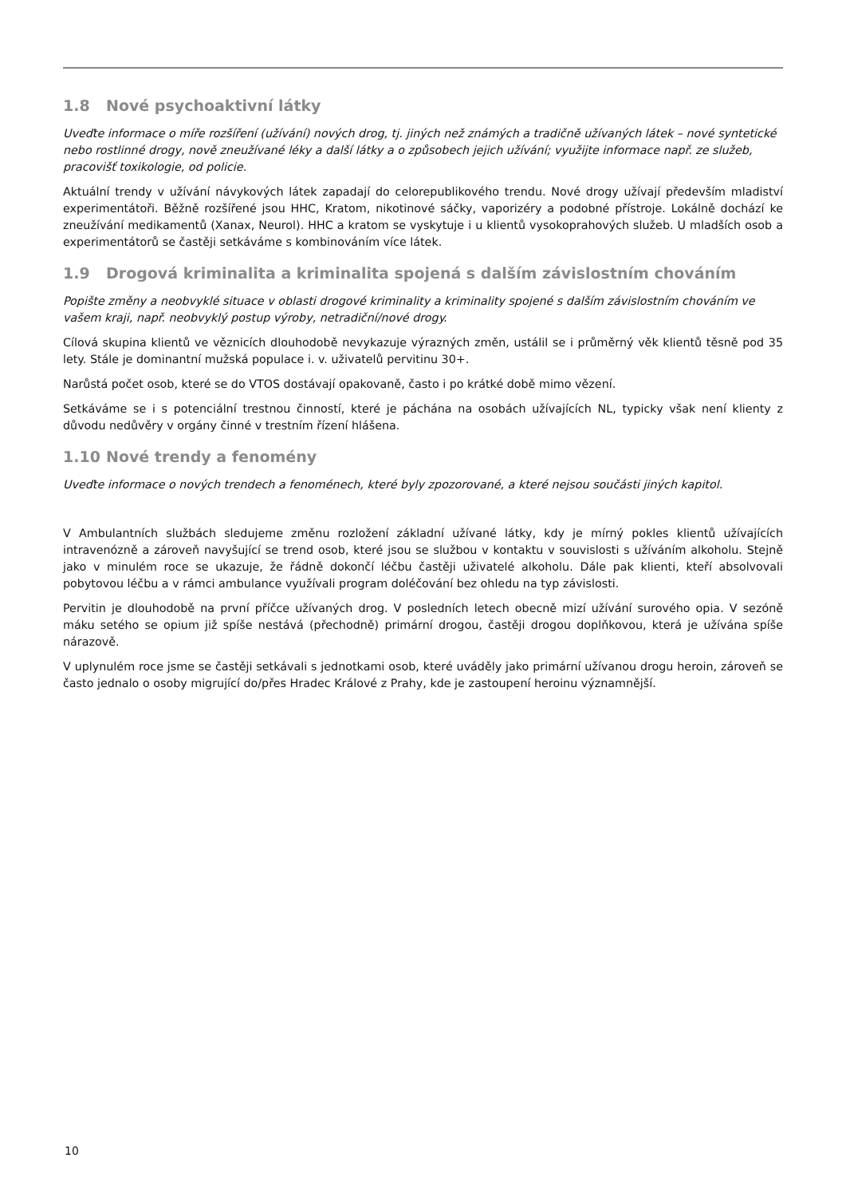1.8 Nové psychoaktivní látky
Uveďte informace o míře rozšíření (užívání) nových drog, tj. jiných než známých a tradičně užívaných látek – nové syntetické nebo rostlinné drogy, nově zneužívané léky a další látky a o způsobech jejich užívání; využijte informace např. ze služeb, pracovišť toxikologie, od policie.
Aktuální trendy v užívání návykových látek zapadají do celorepublikového trendu. Nové drogy užívají především mladiství experimentátoři. Běžně rozšířené jsou HHC, Kratom, nikotinové sáčky, vaporizéry a podobné přístroje. Lokálně dochází ke zneužívání medikamentů (Xanax, Neurol). HHC a kratom se vyskytuje i u klientů vysokoprahových služeb. U mladších osob a experimentátorů se častěji setkáváme s kombinováním více látek.
1.9 Drogová kriminalita a kriminalita spojená s dalším závislostním chováním
Popište změny a neobvyklé situace v oblasti drogové kriminality a kriminality spojené s dalším závislostním chováním ve vašem kraji, např. neobvyklý postup výroby, netradiční/nové drogy.
Cílová skupina klientů ve věznicích dlouhodobě nevykazuje výrazných změn, ustálil se i průměrný věk klientů těsně pod 35 lety. Stále je dominantní mužská populace i. v. uživatelů pervitinu 30+.
Narůstá počet osob, které se do VTOS dostávají opakovaně, často i po krátké době mimo vězení.
Setkáváme se i s potenciální trestnou činností, které je páchána na osobách užívajících NL, typicky však není klienty z důvodu nedůvěry v orgány činné v trestním řízení hlášena.
1.10 Nové trendy a fenomény
Uveďte informace o nových trendech a fenoménech, které byly zpozorované, a které nejsou součásti jiných kapitol.
V Ambulantních službách sledujeme změnu rozložení základní užívané látky, kdy je mírný pokles klientů užívajících intravenózně a zároveň navyšující se trend osob, které jsou se službou v kontaktu v souvislosti s užíváním alkoholu. Stejně jako v minulém roce se ukazuje, že řádně dokončí léčbu častěji uživatelé alkoholu. Dále pak klienti, kteří absolvovali pobytovou léčbu a v rámci ambulance využívali program doléčování bez ohledu na typ závislosti.
Pervitin je dlouhodobě na první příčce užívaných drog. V posledních letech obecně mizí užívání surového opia. V sezóně máku setého se opium již spíše nestává (přechodně) primární drogou, častěji drogou doplňkovou, která je užívána spíše nárazově.
V uplynulém roce jsme se častěji setkávali s jednotkami osob, které uváděly jako primární užívanou drogu heroin, zároveň se často jednalo o osoby migrující do/přes Hradec Králové z Prahy, kde je zastoupení heroinu významnější.
10